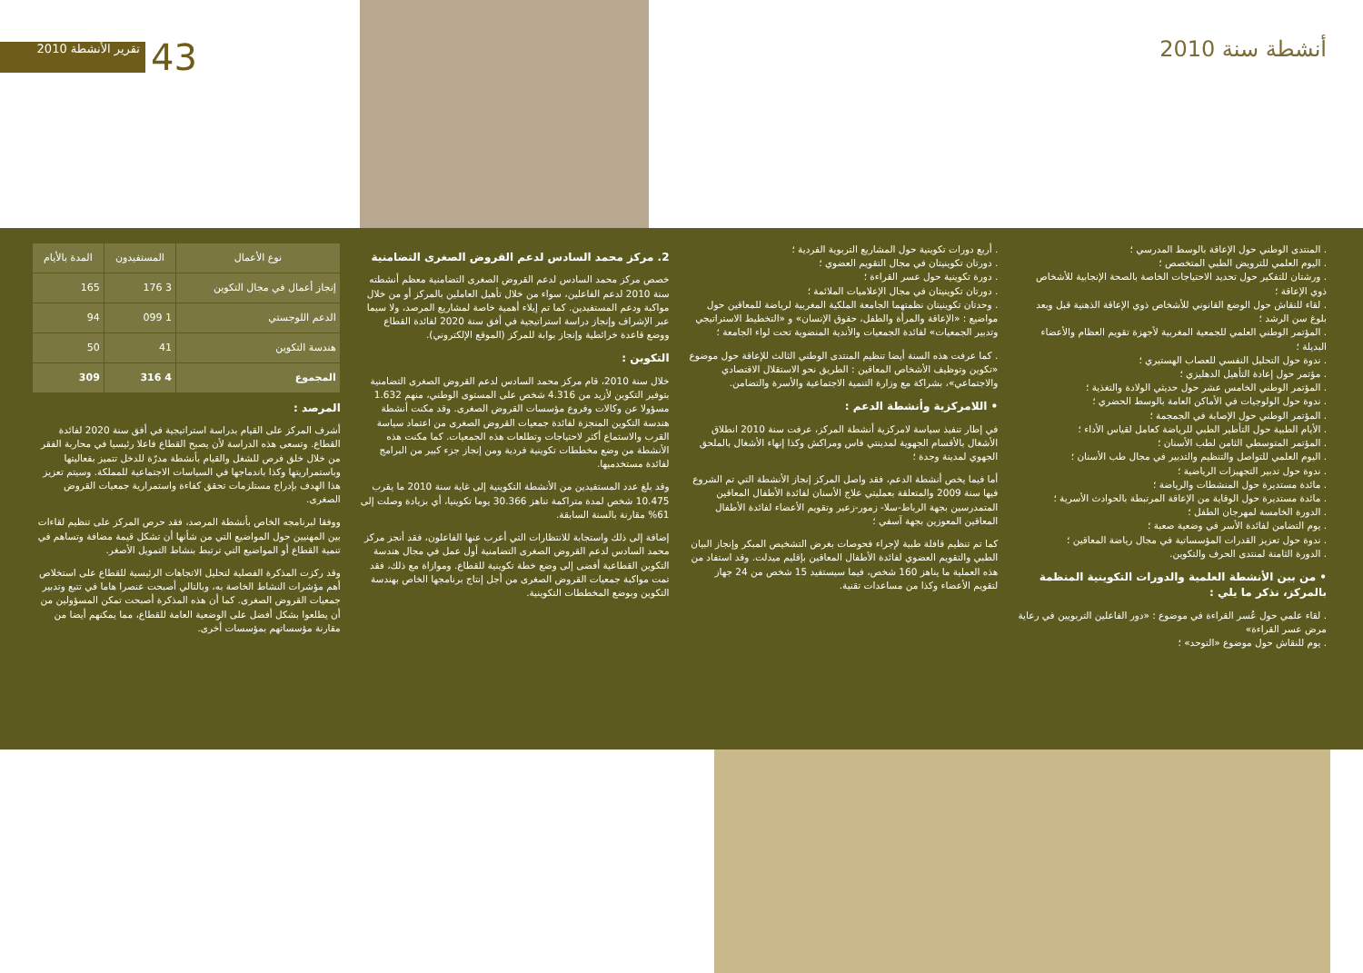تقرير الأنشطة 2010
43
أنشطة سنة 2010
. المنتدى الوطني حول الإعاقة بالوسط المدرسي ؛
. اليوم العلمي للترويض الطبي المتخصص ؛
. ورشتان للتفكير حول تحديد الاحتياجات الخاصة بالصحة الإنجابية للأشخاص ذوي الإعاقة ؛
. لقاء للنقاش حول الوضع القانوني للأشخاص ذوي الإعاقة الذهنية قبل وبعد بلوغ سن الرشد ؛
. المؤتمر الوطني العلمي للجمعية المغربية لأجهزة تقويم العظام والأعضاء البديلة ؛
. ندوة حول التحليل النفسي للعصاب الهستيري ؛
. مؤتمر حول إعادة التأهيل الدهليزي ؛
. المؤتمر الوطني الخامس عشر حول حديثي الولادة والتغذية ؛
. ندوة حول الولوجيات في الأماكن العامة بالوسط الحضري ؛
. المؤتمر الوطني حول الإصابة في الجمجمة ؛
. الأيام الطبية حول التأطير الطبي للرياضة كعامل لقياس الأداء ؛
. المؤتمر المتوسطي الثامن لطب الأسنان ؛
. اليوم العلمي للتواصل والتنظيم والتدبير في مجال طب الأسنان ؛
. ندوة حول تدبير التجهيزات الرياضية ؛
. مائدة مستديرة حول المنشطات والرياضة ؛
. مائدة مستديرة حول الوقاية من الإعاقة المرتبطة بالحوادث الأسرية ؛
. الدورة الخامسة لمهرجان الطفل ؛
. يوم التضامن لفائدة الأسر في وضعية صعبة ؛
. ندوة حول تعزيز القدرات المؤسساتية في مجال رياضة المعاقين ؛
. الدورة الثامنة لمنتدى الحرف والتكوين.
• من بين الأنشطة العلمية والدورات التكوينية المنظمة بالمركز، نذكر ما يلي :
. لقاء علمي حول عُسر القراءة في موضوع : «دور الفاعلين التربويين في رعاية مرض عسر القراءة»
. يوم للنقاش حول موضوع «التوحد» ؛
. أربع دورات تكوينية حول المشاريع التربوية الفردية ؛
. دورتان تكوينيتان في مجال التقويم العضوي ؛
. دورة تكوينية حول عسر القراءة ؛
. دورتان تكوينيتان في مجال الإعلاميات الملائمة ؛
. وحدتان تكوينيتان نظمتهما الجامعة الملكية المغربية لرياضة للمعاقين حول مواضيع : «الإعاقة والمرأة والطفل، حقوق الإنسان» و «التخطيط الاستراتيجي وتدبير الجمعيات» لفائدة الجمعيات والأندية المنضوية تحت لواء الجامعة ؛
. كما عرفت هذه السنة أيضا تنظيم المنتدى الوطني الثالث للإعاقة حول موضوع «تكوين وتوظيف الأشخاص المعاقين : الطريق نحو الاستقلال الاقتصادي والاجتماعي»، بشراكة مع وزارة التنمية الاجتماعية والأسرة والتضامن.
• اللامركزية وأنشطة الدعم :
في إطار تنفيذ سياسة لامركزية أنشطة المركز، عرفت سنة 2010 انطلاق الأشغال بالأقسام الجهوية لمدينتي فاس ومراكش وكذا إنهاء الأشغال بالملحق الجهوي لمدينة وجدة ؛
أما فيما يخص أنشطة الدعم، فقد واصل المركز إنجاز الأنشطة التي تم الشروع فيها سنة 2009 والمتعلقة بعمليتي علاج الأسنان لفائدة الأطفال المعاقين المتمدرسين بجهة الرباط-سلا- زمور-زعير وتقويم الأعضاء لفائدة الأطفال المعاقين المعوزين بجهة آسفي ؛
كما تم تنظيم قافلة طبية لإجراء فحوصات بغرض التشخيص المبكر وإنجاز البيان الطبي والتقويم العضوي لفائدة الأطفال المعاقين بإقليم ميدلت. وقد استفاد من هذه العملية ما يناهز 160 شخص، فيما سيستفيد 15 شخص من 24 جهاز لتقويم الأعضاء وكذا من مساعدات تقنية.
2. مركز محمد السادس لدعم القروض الصغرى التضامنية
خصص مركز محمد السادس لدعم القروض الصغرى التضامنية معظم أنشطته سنة 2010 لدعم الفاعلين، سواء من خلال تأهيل العاملين بالمركز أو من خلال مواكبة ودعم المستفيدين. كما تم إيلاء أهمية خاصة لمشاريع المرصد، ولا سيما عبر الإشراف وإنجاز دراسة استراتيجية في أفق سنة 2020 لفائدة القطاع ووضع قاعدة خرائطية وإنجاز بوابة للمركز (الموقع الإلكتروني).
التكوين :
خلال سنة 2010، قام مركز محمد السادس لدعم القروض الصغرى التضامنية بتوفير التكوين لأزيد من 4.316 شخص على المستوى الوطني، منهم 1.632 مسؤولا عن وكالات وفروع مؤسسات القروض الصغرى. وقد مكنت أنشطة هندسة التكوين المنجزة لفائدة جمعيات القروض الصغرى من اعتماد سياسة القرب والاستماع أكثر لاحتياجات وتطلعات هذه الجمعيات. كما مكنت هذه الأنشطة من وضع مخططات تكوينية فردية ومن إنجاز جزء كبير من البرامج لفائدة مستخدميها.
وقد بلغ عدد المستفيدين من الأنشطة التكوينية إلى غاية سنة 2010 ما يقرب 10.475 شخص لمدة متراكمة تناهز 30.366 يوما تكوينيا، أي بزيادة وصلت إلى 61% مقارنة بالسنة السابقة.
إضافة إلى ذلك واستجابة للانتظارات التي أعرب عنها الفاعلون، فقد أنجز مركز محمد السادس لدعم القروض الصغرى التضامنية أول عمل في مجال هندسة التكوين القطاعية أفضى إلى وضع خطة تكوينية للقطاع. وموازاة مع ذلك، فقد تمت مواكبة جمعيات القروض الصغرى من أجل إنتاج برنامجها الخاص بهندسة التكوين وبوضع المخططات التكوينية.
| نوع الأعمال | المستفيدون | المدة بالأيام |
| --- | --- | --- |
| إنجاز أعمال في مجال التكوين | 3 176 | 165 |
| الدعم اللوجستي | 1 099 | 94 |
| هندسة التكوين | 41 | 50 |
| المجموع | 4 316 | 309 |
المرصد :
أشرف المركز على القيام بدراسة استراتيجية في أفق سنة 2020 لفائدة القطاع. وتسعى هذه الدراسة لأن يصبح القطاع فاعلا رئيسيا في محاربة الفقر من خلال خلق فرص للشغل والقيام بأنشطة مدرّة للدخل تتميز بفعاليتها وباستمراريتها وكذا باندماجها في السياسات الاجتماعية للمملكة. وسيتم تعزيز هذا الهدف بإدراج مستلزمات تحقق كفاءة واستمرارية جمعيات القروض الصغرى.
ووفقا لبرنامجه الخاص بأنشطة المرصد، فقد حرص المركز على تنظيم لقاءات بين المهنيين حول المواضيع التي من شأنها أن تشكل قيمة مضافة وتساهم في تنمية القطاع أو المواضيع التي ترتبط بنشاط التمويل الأصغر.
وقد ركزت المذكرة الفصلية لتحليل الاتجاهات الرئيسية للقطاع على استخلاص أهم مؤشرات النشاط الخاصة به، وبالتالي أصبحت عنصرا هاما في تتبع وتدبير جمعيات القروض الصغرى. كما أن هذه المذكرة أصبحت تمكن المسؤولين من أن يطلعوا بشكل أفضل على الوضعية العامة للقطاع، مما يمكنهم أيضا من مقارنة مؤسساتهم بمؤسسات أخرى.